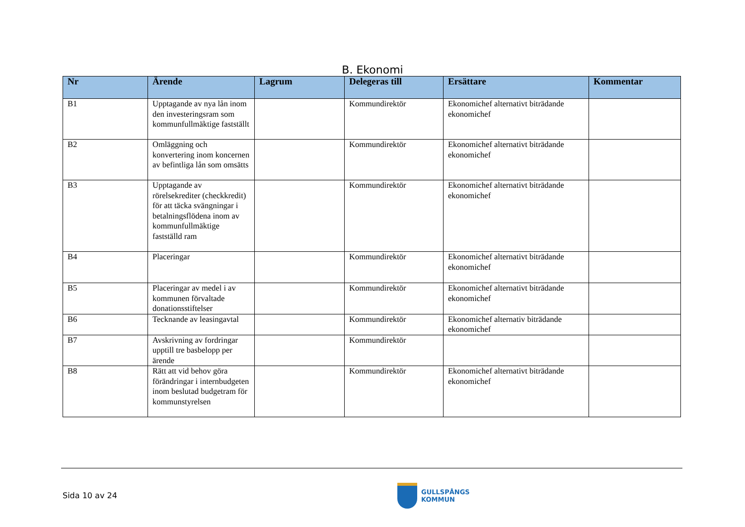B. Ekonomi
| Nr | Ärende | Lagrum | Delegeras till | Ersättare | Kommentar |
| --- | --- | --- | --- | --- | --- |
| B1 | Upptagande av nya lån inom den investeringsram som kommunfullmäktige fastställt | | Kommundirektör | Ekonomichef alternativt biträdande ekonomichef | |
| B2 | Omläggning och konvertering inom koncernen av befintliga lån som omsätts | | Kommundirektör | Ekonomichef alternativt biträdande ekonomichef | |
| B3 | Upptagande av rörelsekrediter (checkkredit) för att täcka svängningar i betalningsflödena inom av kommunfullmäktige fastställd ram | | Kommundirektör | Ekonomichef alternativt biträdande ekonomichef | |
| B4 | Placeringar | | Kommundirektör | Ekonomichef alternativt biträdande ekonomichef | |
| B5 | Placeringar av medel i av kommunen förvaltade donationsstiftelser | | Kommundirektör | Ekonomichef alternativt biträdande ekonomichef | |
| B6 | Tecknande av leasingavtal | | Kommundirektör | Ekonomichef alternativ biträdande ekonomichef | |
| B7 | Avskrivning av fordringar upptill tre basbelopp per ärende | | Kommundirektör | | |
| B8 | Rätt att vid behov göra förändringar i internbudgeten inom beslutad budgetram för kommunstyrelsen | | Kommundirektör | Ekonomichef alternativt biträdande ekonomichef | |
Sida 10 av 24
GULLSPÅNGS
KOMMUN